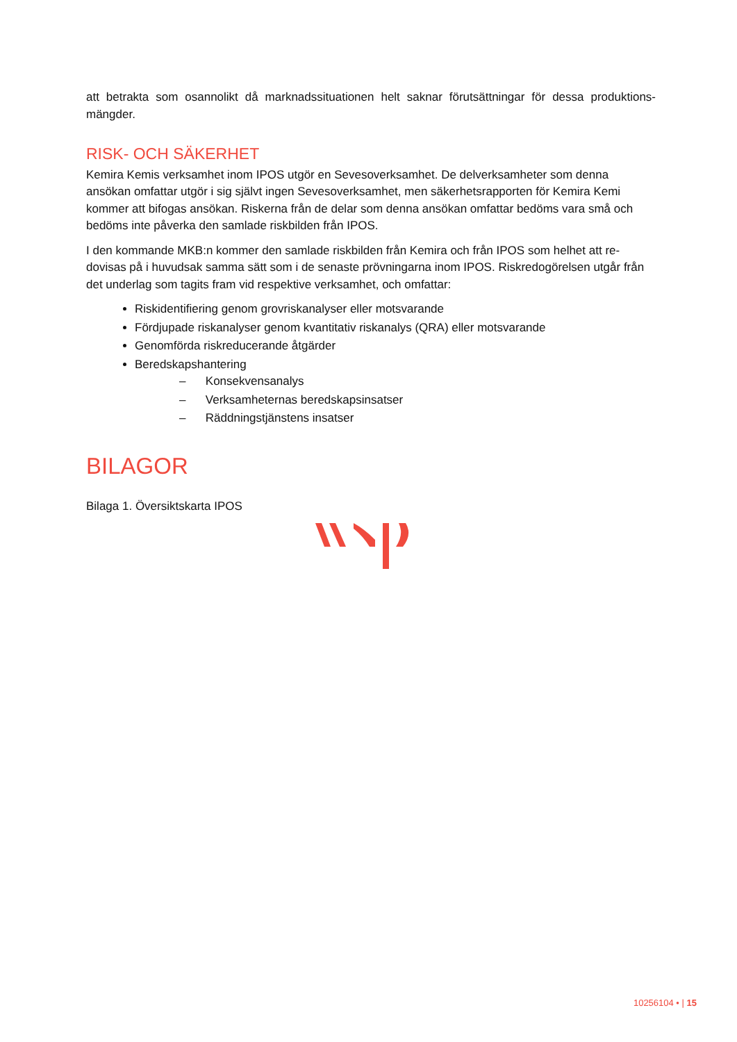att betrakta som osannolikt då marknadssituationen helt saknar förutsättningar för dessa produktions-mängder.
RISK- OCH SÄKERHET
Kemira Kemis verksamhet inom IPOS utgör en Sevesoverksamhet. De delverksamheter som denna ansökan omfattar utgör i sig självt ingen Sevesoverksamhet, men säkerhetsrapporten för Kemira Kemi kommer att bifogas ansökan. Riskerna från de delar som denna ansökan omfattar bedöms vara små och bedöms inte påverka den samlade riskbilden från IPOS.
I den kommande MKB:n kommer den samlade riskbilden från Kemira och från IPOS som helhet att re-dovisas på i huvudsak samma sätt som i de senaste prövningarna inom IPOS. Riskredogörelsen utgår från det underlag som tagits fram vid respektive verksamhet, och omfattar:
Riskidentifiering genom grovriskanalyser eller motsvarande
Fördjupade riskanalyser genom kvantitativ riskanalys (QRA) eller motsvarande
Genomförda riskreducerande åtgärder
Beredskapshantering
– Konsekvensanalys
– Verksamheternas beredskapsinsatser
– Räddningstjänstens insatser
BILAGOR
Bilaga 1. Översiktskarta IPOS
10256104 • | 15